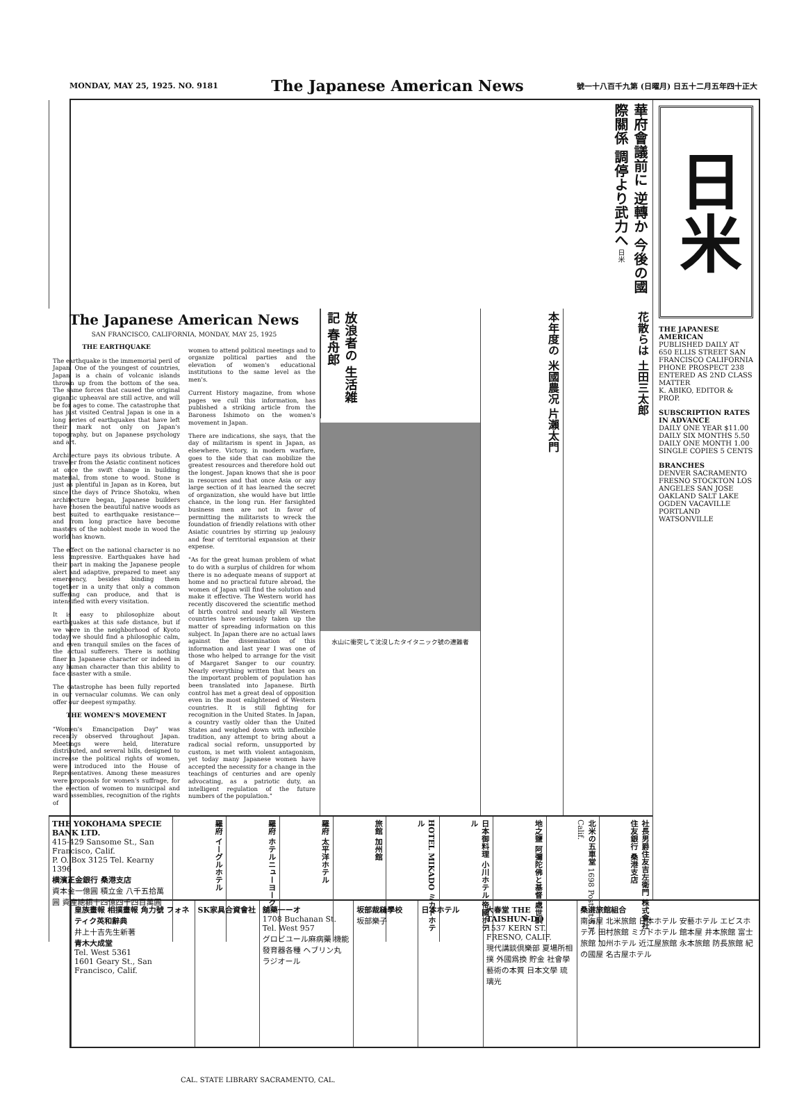MONDAY, MAY 25, 1925. NO. 9181 The Japanese American News 號一十八百千九第 (日曜月) 日五十二月五年四十正大
日米
THE JAPANESE AMERICAN
PUBLISHED DAILY AT 650 ELLIS STREET SAN FRANCISCO CALIFORNIA PHONE PROSPECT 238
ENTERED AS 2ND CLASS MATTER
K. ABIKO, EDITOR & PROP.
SUBSCRIPTION RATES IN ADVANCE
DAILY ONE YEAR $11.00
DAILY SIX MONTHS 5.50
DAILY ONE MONTH 1.00
SINGLE COPIES 5 CENTS
BRANCHES
DENVER SACRAMENTO FRESNO STOCKTON LOS ANGELES SAN JOSE OAKLAND SALT LAKE OGDEN VACAVILLE PORTLAND WATSONVILLE
華府會議前に 逆轉か 今後の國際關係 調停より武力へ 日米
The Japanese American News
SAN FRANCISCO, CALIFORNIA, MONDAY, MAY 25, 1925
THE EARTHQUAKE
The earthquake is the immemorial peril of Japan. One of the youngest of countries, Japan is a chain of volcanic islands thrown up from the bottom of the sea. The same forces that caused the original gigantic upheaval are still active, and will be for ages to come. The catastrophe that has just visited Central Japan is one in a long series of earthquakes that have left their mark not only on Japan's topography, but on Japanese psychology and art.
Architecture pays its obvious tribute. A traveler from the Asiatic continent notices at once the swift change in building material, from stone to wood. Stone is just as plentiful in Japan as in Korea, but since the days of Prince Shotoku, when architecture began, Japanese builders have chosen the beautiful native woods as best suited to earthquake resistance— and from long practice have become masters of the noblest mode in wood the world has known.
The effect on the national character is no less impressive. Earthquakes have had their part in making the Japanese people alert and adaptive, prepared to meet any emergency, besides binding them together in a unity that only a common suffering can produce, and that is intensified with every visitation.
It is easy to philosophize about earthquakes at this safe distance, but if we were in the neighborhood of Kyoto today we should find a philosophic calm, and even tranquil smiles on the faces of the actual sufferers. There is nothing finer in Japanese character or indeed in any human character than this ability to face disaster with a smile.
The catastrophe has been fully reported in our vernacular columns. We can only offer our deepest sympathy.
THE WOMEN'S MOVEMENT
"Women's Emancipation Day" was recently observed throughout Japan. Meetings were held, literature distributed, and several bills, designed to increase the political rights of women, were introduced into the House of Representatives. Among these measures were proposals for women's suffrage, for the election of women to municipal and ward assemblies, recognition of the rights of
women to attend political meetings and to organize political parties and the elevation of women's educational institutions to the same level as the men's.
Current History magazine, from whose pages we cull this information, has published a striking article from the Baroness Ishimoto on the women's movement in Japan.
There are indications, she says, that the day of militarism is spent in Japan, as elsewhere. Victory, in modern warfare, goes to the side that can mobilize the greatest resources and therefore hold out the longest. Japan knows that she is poor in resources and that once Asia or any large section of it has learned the secret of organization, she would have but little chance, in the long run. Her farsighted business men are not in favor of permitting the militarists to wreck the foundation of friendly relations with other Asiatic countries by stirring up jealousy and fear of territorial expansion at their expense.
"As for the great human problem of what to do with a surplus of children for whom there is no adequate means of support at home and no practical future abroad, the women of Japan will find the solution and make it effective. The Western world has recently discovered the scientific method of birth control and nearly all Western countries have seriously taken up the matter of spreading information on this subject. In Japan there are no actual laws against the dissemination of this information and last year I was one of those who helped to arrange for the visit of Margaret Sanger to our country. Nearly everything written that bears on the important problem of population has been translated into Japanese. Birth control has met a great deal of opposition even in the most enlightened of Western countries. It is still fighting for recognition in the United States. In Japan, a country vastly older than the United States and weighed down with inflexible tradition, any attempt to bring about a radical social reform, unsupported by custom, is met with violent antagonism, yet today many Japanese women have accepted the necessity for a change in the teachings of centuries and are openly advocating, as a patriotic duty, an intelligent regulation of the future numbers of the population."
花散らは 土田三太郎
本年度の 米國農况 片瀨太門
放浪者の 生活雑記 春舟郎
水山に衝突して沈沒したタイタニック號の遭難者
社長男爵住友吉左衛門 株式會社 住友銀行 桑港支店
北米の五車堂 1698 Post St S.F. Calif.
地之鹽 阿彌陀佛と基督 處世訓
日本御料理 小川ホテル 帝國ホテル
HOTEL MIKADO ミカドホテル
旅館 加州館
羅府 太平洋ホテル
羅府 ホテルニューヨーク
羅府 イーグルホテル
THE YOKOHAMA SPECIE BANK LTD.
415-429 Sansome St., San Francisco, Calif.
P. O. Box 3125 Tel. Kearny 1396
横濱正金銀行 桑港支店
資本金一億圓 積立金 八千五拾萬圓 資産總額十四億四千四百萬圓
皇族畫報 相撲畫報 角力號 フォネティク英和辭典
井上十吉先生新著
青木大成堂
Tel. West 5361
1601 Geary St., San Francisco, Calif.
SK家具合資會社 舖藥一ーオ
1708 Buchanan St. Tel. West 957
グロビユール麻病藥 機能發育器各種 ヘブリン丸 ラジオール
坂部裁縫學校
坂部樂子
日本ホテル 大春堂 THE TAISHUN-DO
1537 KERN ST. FRESNO, CALIF.
現代講談倶樂部 夏場所相撲 外國爲換 貯金 社會學 藝術の本質 日本文學 琉璃光
桑港旅館組合
南海屋 北米旅館 日本ホテル 安藝ホテル エビスホテル 田村旅館 ミカドホテル 館本屋 井本旅館 富士旅館 加州ホテル 近江屋旅館 永本旅館 防長旅館 紀の國屋 名古屋ホテル
CAL. STATE LIBRARY SACRAMENTO, CAL.